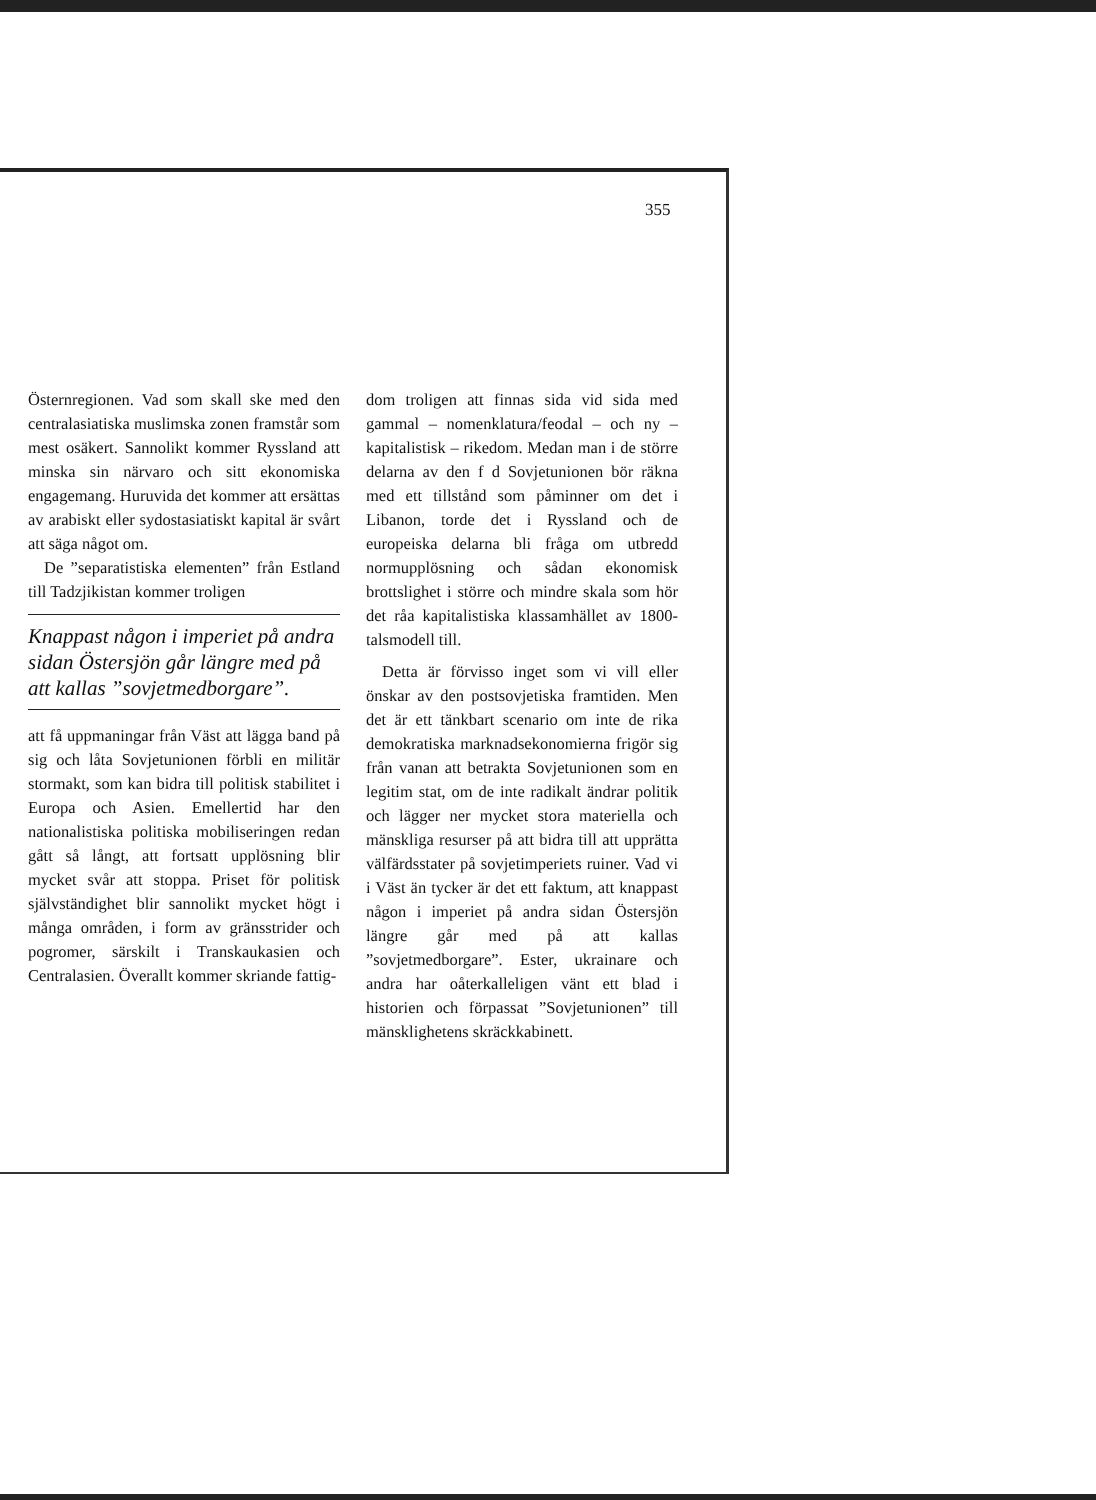355
Östernregionen. Vad som skall ske med den centralasiatiska muslimska zonen framstår som mest osäkert. Sannolikt kommer Ryssland att minska sin närvaro och sitt ekonomiska engagemang. Huruvida det kommer att ersättas av arabiskt eller sydostasiatiskt kapital är svårt att säga något om.
De ”separatistiska elementen” från Estland till Tadzjikistan kommer troligen
Knappast någon i imperiet på andra sidan Östersjön går längre med på att kallas ”sovjetmedborgare”.
att få uppmaningar från Väst att lägga band på sig och låta Sovjetunionen förbli en militär stormakt, som kan bidra till politisk stabilitet i Europa och Asien. Emellertid har den nationalistiska politiska mobiliseringen redan gått så långt, att fortsatt upplösning blir mycket svår att stoppa. Priset för politisk självständighet blir sannolikt mycket högt i många områden, i form av gränsstrider och pogromer, särskilt i Transkaukasien och Centralasien. Överallt kommer skriande fattig-
dom troligen att finnas sida vid sida med gammal – nomenklatura/feodal – och ny – kapitalistisk – rikedom. Medan man i de större delarna av den f d Sovjetunionen bör räkna med ett tillstånd som påminner om det i Libanon, torde det i Ryssland och de europeiska delarna bli fråga om utbredd normupplösning och sådan ekonomisk brottslighet i större och mindre skala som hör det råa kapitalistiska klassamhället av 1800-talsmodell till.
Detta är förvisso inget som vi vill eller önskar av den postsovjetiska framtiden. Men det är ett tänkbart scenario om inte de rika demokratiska marknadsekonomierna frigör sig från vanan att betrakta Sovjetunionen som en legitim stat, om de inte radikalt ändrar politik och lägger ner mycket stora materiella och mänskliga resurser på att bidra till att upprätta välfärdsstater på sovjetimperiets ruiner. Vad vi i Väst än tycker är det ett faktum, att knappast någon i imperiet på andra sidan Östersjön längre går med på att kallas ”sovjetmedborgare”. Ester, ukrainare och andra har oåterkalleligen vänt ett blad i historien och förpassat ”Sovjetunionen” till mänsklighetens skräckkabinett.